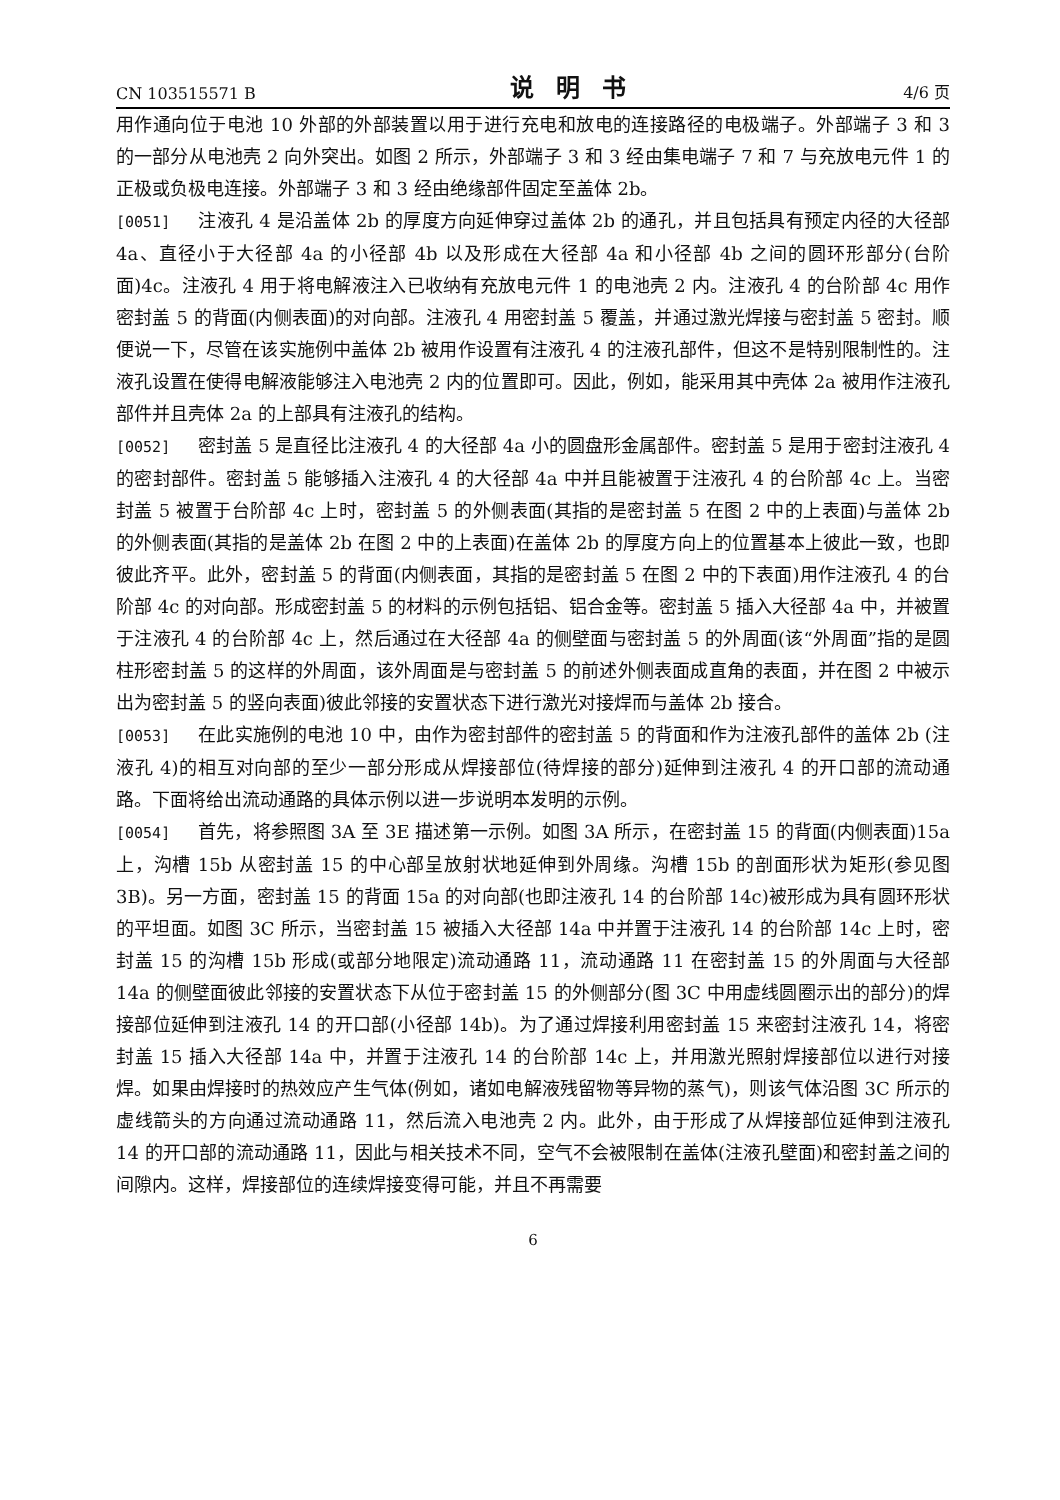CN 103515571 B 说明书 4/6 页
用作通向位于电池 10 外部的外部装置以用于进行充电和放电的连接路径的电极端子。外部端子 3 和 3 的一部分从电池壳 2 向外突出。如图 2 所示，外部端子 3 和 3 经由集电端子 7 和 7 与充放电元件 1 的正极或负极电连接。外部端子 3 和 3 经由绝缘部件固定至盖体 2b。
[0051] 注液孔 4 是沿盖体 2b 的厚度方向延伸穿过盖体 2b 的通孔，并且包括具有预定内径的大径部 4a、直径小于大径部 4a 的小径部 4b 以及形成在大径部 4a 和小径部 4b 之间的圆环形部分(台阶面)4c。注液孔 4 用于将电解液注入已收纳有充放电元件 1 的电池壳 2 内。注液孔 4 的台阶部 4c 用作密封盖 5 的背面(内侧表面)的对向部。注液孔 4 用密封盖 5 覆盖，并通过激光焊接与密封盖 5 密封。顺便说一下，尽管在该实施例中盖体 2b 被用作设置有注液孔 4 的注液孔部件，但这不是特别限制性的。注液孔设置在使得电解液能够注入电池壳 2 内的位置即可。因此，例如，能采用其中壳体 2a 被用作注液孔部件并且壳体 2a 的上部具有注液孔的结构。
[0052] 密封盖 5 是直径比注液孔 4 的大径部 4a 小的圆盘形金属部件。密封盖 5 是用于密封注液孔 4 的密封部件。密封盖 5 能够插入注液孔 4 的大径部 4a 中并且能被置于注液孔 4 的台阶部 4c 上。当密封盖 5 被置于台阶部 4c 上时，密封盖 5 的外侧表面(其指的是密封盖 5 在图 2 中的上表面)与盖体 2b 的外侧表面(其指的是盖体 2b 在图 2 中的上表面)在盖体 2b 的厚度方向上的位置基本上彼此一致，也即彼此齐平。此外，密封盖 5 的背面(内侧表面，其指的是密封盖 5 在图 2 中的下表面)用作注液孔 4 的台阶部 4c 的对向部。形成密封盖 5 的材料的示例包括铝、铝合金等。密封盖 5 插入大径部 4a 中，并被置于注液孔 4 的台阶部 4c 上，然后通过在大径部 4a 的侧壁面与密封盖 5 的外周面(该“外周面”指的是圆柱形密封盖 5 的这样的外周面，该外周面是与密封盖 5 的前述外侧表面成直角的表面，并在图 2 中被示出为密封盖 5 的竖向表面)彼此邻接的安置状态下进行激光对接焊而与盖体 2b 接合。
[0053] 在此实施例的电池 10 中，由作为密封部件的密封盖 5 的背面和作为注液孔部件的盖体 2b (注液孔 4)的相互对向部的至少一部分形成从焊接部位(待焊接的部分)延伸到注液孔 4 的开口部的流动通路。下面将给出流动通路的具体示例以进一步说明本发明的示例。
[0054] 首先，将参照图 3A 至 3E 描述第一示例。如图 3A 所示，在密封盖 15 的背面(内侧表面)15a 上，沟槽 15b 从密封盖 15 的中心部呈放射状地延伸到外周缘。沟槽 15b 的剖面形状为矩形(参见图 3B)。另一方面，密封盖 15 的背面 15a 的对向部(也即注液孔 14 的台阶部 14c)被形成为具有圆环形状的平坦面。如图 3C 所示，当密封盖 15 被插入大径部 14a 中并置于注液孔 14 的台阶部 14c 上时，密封盖 15 的沟槽 15b 形成(或部分地限定)流动通路 11，流动通路 11 在密封盖 15 的外周面与大径部 14a 的侧壁面彼此邻接的安置状态下从位于密封盖 15 的外侧部分(图 3C 中用虚线圆圈示出的部分)的焊接部位延伸到注液孔 14 的开口部(小径部 14b)。为了通过焊接利用密封盖 15 来密封注液孔 14，将密封盖 15 插入大径部 14a 中，并置于注液孔 14 的台阶部 14c 上，并用激光照射焊接部位以进行对接焊。如果由焊接时的热效应产生气体(例如，诸如电解液残留物等异物的蒸气)，则该气体沿图 3C 所示的虚线箭头的方向通过流动通路 11，然后流入电池壳 2 内。此外，由于形成了从焊接部位延伸到注液孔 14 的开口部的流动通路 11，因此与相关技术不同，空气不会被限制在盖体(注液孔壁面)和密封盖之间的间隙内。这样，焊接部位的连续焊接变得可能，并且不再需要
6